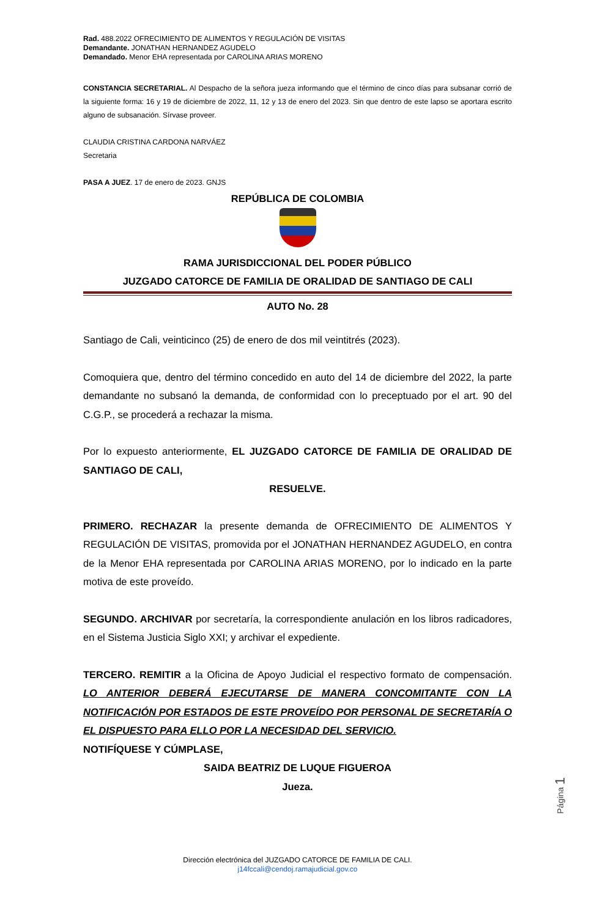Rad. 488.2022 OFRECIMIENTO DE ALIMENTOS Y REGULACIÓN DE VISITAS
Demandante. JONATHAN HERNANDEZ AGUDELO
Demandado. Menor EHA representada por CAROLINA ARIAS MORENO
CONSTANCIA SECRETARIAL. Al Despacho de la señora jueza informando que el término de cinco días para subsanar corrió de la siguiente forma: 16 y 19 de diciembre de 2022, 11, 12 y 13 de enero del 2023. Sin que dentro de este lapso se aportara escrito alguno de subsanación. Sírvase proveer.
CLAUDIA CRISTINA CARDONA NARVÁEZ
Secretaria
PASA A JUEZ. 17 de enero de 2023. GNJS
REPÚBLICA DE COLOMBIA
RAMA JURISDICCIONAL DEL PODER PÚBLICO
JUZGADO CATORCE DE FAMILIA DE ORALIDAD DE SANTIAGO DE CALI
AUTO No. 28
Santiago de Cali, veinticinco (25) de enero de dos mil veintitrés (2023).
Comoquiera que, dentro del término concedido en auto del 14 de diciembre del 2022, la parte demandante no subsanó la demanda, de conformidad con lo preceptuado por el art. 90 del C.G.P., se procederá a rechazar la misma.
Por lo expuesto anteriormente, EL JUZGADO CATORCE DE FAMILIA DE ORALIDAD DE SANTIAGO DE CALI,
RESUELVE.
PRIMERO. RECHAZAR la presente demanda de OFRECIMIENTO DE ALIMENTOS Y REGULACIÓN DE VISITAS, promovida por el JONATHAN HERNANDEZ AGUDELO, en contra de la Menor EHA representada por CAROLINA ARIAS MORENO, por lo indicado en la parte motiva de este proveído.
SEGUNDO. ARCHIVAR por secretaría, la correspondiente anulación en los libros radicadores, en el Sistema Justicia Siglo XXI; y archivar el expediente.
TERCERO. REMITIR a la Oficina de Apoyo Judicial el respectivo formato de compensación. LO ANTERIOR DEBERÁ EJECUTARSE DE MANERA CONCOMITANTE CON LA NOTIFICACIÓN POR ESTADOS DE ESTE PROVEÍDO POR PERSONAL DE SECRETARÍA O EL DISPUESTO PARA ELLO POR LA NECESIDAD DEL SERVICIO.
NOTIFÍQUESE Y CÚMPLASE,
SAIDA BEATRIZ DE LUQUE FIGUEROA
Jueza.
Dirección electrónica del JUZGADO CATORCE DE FAMILIA DE CALI.
j14fccali@cendoj.ramajudicial.gov.co
Página 1